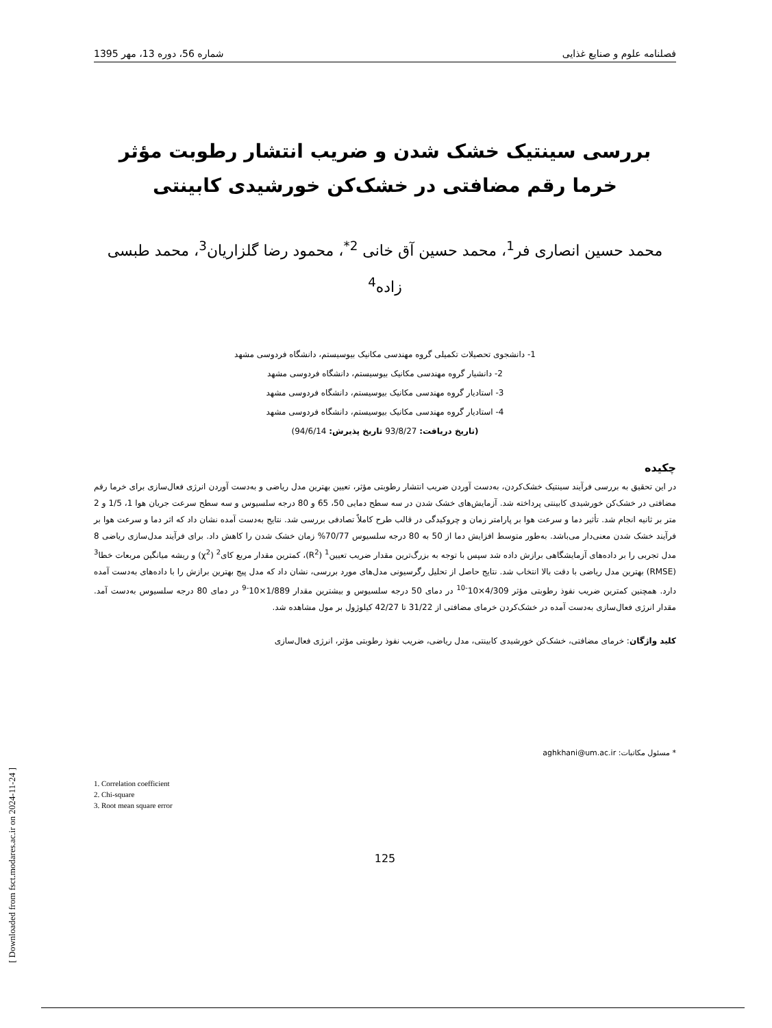فصلنامه علوم و صنایع غذایی شماره 56، دوره 13، مهر 1395
بررسی سینتیک خشک شدن و ضریب انتشار رطوبت مؤثر خرما رقم مضافتی در خشک‌کن خورشیدی کابینتی
محمد حسین انصاری فر<sup>1</sup>، محمد حسین آق خانی <sup>2*</sup>، محمود رضا گلزاریان<sup>3</sup>، محمد طبسی زاده<sup>4</sup>
1- دانشجوی تحصیلات تکمیلی گروه مهندسی مکانیک بیوسیستم، دانشگاه فردوسی مشهد
2- دانشیار گروه مهندسی مکانیک بیوسیستم، دانشگاه فردوسی مشهد
3- استادیار گروه مهندسی مکانیک بیوسیستم، دانشگاه فردوسی مشهد
4- استادیار گروه مهندسی مکانیک بیوسیستم، دانشگاه فردوسی مشهد
(تاریخ دریافت: 93/8/27 تاریخ پذیرش: 94/6/14)
چکیده
در این تحقیق به بررسی فرآیند سینتیک خشک‌کردن، به‌دست آوردن ضریب انتشار رطوبتی مؤثر، تعیین بهترین مدل ریاضی و به‌دست آوردن انرژی فعال‌سازی برای خرما رقم مضافتی در خشک‌کن خورشیدی کابینتی پرداخته شد. آزمایش‌های خشک شدن در سه سطح دمایی 50، 65 و 80 درجه سلسیوس و سه سطح سرعت جریان هوا 1، 1/5 و 2 متر بر ثانیه انجام شد. تأثیر دما و سرعت هوا بر پارامتر زمان و چروکیدگی در قالب طرح کاملاً تصادفی بررسی شد. نتایج به‌دست آمده نشان داد که اثر دما و سرعت هوا بر فرآیند خشک شدن معنی‌دار می‌باشد. به‌طور متوسط افزایش دما از 50 به 80 درجه سلسیوس 70/77% زمان خشک شدن را کاهش داد. برای فرآیند مدل‌سازی ریاضی 8 مدل تجربی را بر داده‌های آزمایشگاهی برازش داده شد سپس با توجه به بزرگ‌ترین مقدار ضریب تعیین<sup>1</sup> (R<sup>2</sup>)، کمترین مقدار مربع کای<sup>2</sup> (χ<sup>2</sup>) و ریشه میانگین مربعات خطا<sup>3</sup> (RMSE) بهترین مدل ریاضی با دقت بالا انتخاب شد. نتایج حاصل از تحلیل رگرسیونی مدل‌های مورد بررسی، نشان داد که مدل پیج بهترین برازش را با داده‌های به‌دست آمده دارد. همچنین کمترین ضریب نفوذ رطوبتی مؤثر 4/309×10<sup>-10</sup> در دمای 50 درجه سلسیوس و بیشترین مقدار 1/889×10<sup>-9</sup> در دمای 80 درجه سلسیوس به‌دست آمد. مقدار انرژی فعال‌سازی به‌دست آمده در خشک‌کردن خرمای مضافتی از 31/22 تا 42/27 کیلوژول بر مول مشاهده شد.
کلید واژگان: خرمای مضافتی، خشک‌کن خورشیدی کابینتی، مدل ریاضی، ضریب نفوذ رطوبتی مؤثر، انرژی فعال‌سازی
* مسئول مکاتبات: aghkhani@um.ac.ir
1. Correlation coefficient
2. Chi-square
3. Root mean square error
125
[ Downloaded from fsct.modares.ac.ir on 2024-11-24 ]